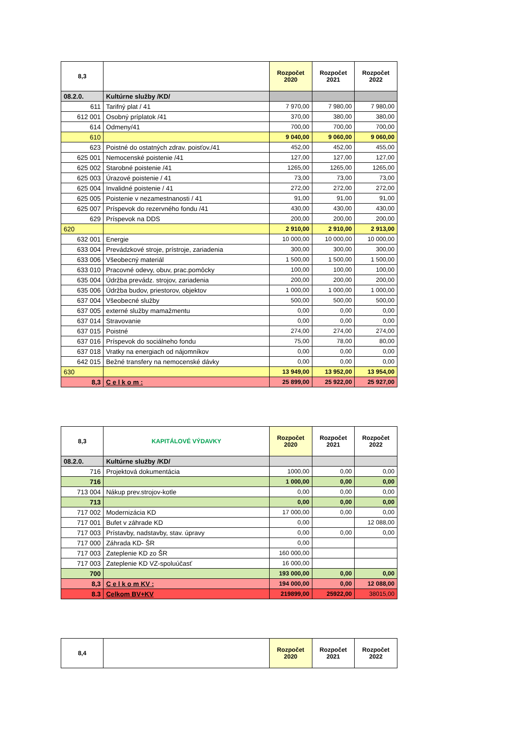| 8,3 | | Rozpočet 2020 | Rozpočet 2021 | Rozpočet 2022 |
| --- | --- | --- | --- | --- |
| 08.2.0. | Kultúrne služby /KD/ | | | |
| 611 | Tarifný plat / 41 | 7 970,00 | 7 980,00 | 7 980,00 |
| 612 001 | Osobný príplatok /41 | 370,00 | 380,00 | 380,00 |
| 614 | Odmeny/41 | 700,00 | 700,00 | 700,00 |
| 610 | | 9 040,00 | 9 060,00 | 9 060,00 |
| 623 | Poistné do ostatných zdrav. poisťov./41 | 452,00 | 452,00 | 455,00 |
| 625 001 | Nemocenské poistenie /41 | 127,00 | 127,00 | 127,00 |
| 625 002 | Starobné poistenie /41 | 1265,00 | 1265,00 | 1265,00 |
| 625 003 | Úrazové poistenie / 41 | 73,00 | 73,00 | 73,00 |
| 625 004 | Invalidné poistenie / 41 | 272,00 | 272,00 | 272,00 |
| 625 005 | Poistenie v nezamestnanosti / 41 | 91,00 | 91,00 | 91,00 |
| 625 007 | Príspevok do rezervného fondu /41 | 430,00 | 430,00 | 430,00 |
| 629 | Príspevok na DDS | 200,00 | 200,00 | 200,00 |
| 620 | | 2 910,00 | 2 910,00 | 2 913,00 |
| 632 001 | Energie | 10 000,00 | 10 000,00 | 10 000,00 |
| 633 004 | Prevádzkové stroje, prístroje, zariadenia | 300,00 | 300,00 | 300,00 |
| 633 006 | Všeobecný materiál | 1 500,00 | 1 500,00 | 1 500,00 |
| 633 010 | Pracovné odevy, obuv, prac.pomôcky | 100,00 | 100,00 | 100,00 |
| 635 004 | Údržba prevádz. strojov, zariadenia | 200,00 | 200,00 | 200,00 |
| 635 006 | Údržba budov, priestorov, objektov | 1 000,00 | 1 000,00 | 1 000,00 |
| 637 004 | Všeobecné služby | 500,00 | 500,00 | 500,00 |
| 637 005 | externé služby mamažmentu | 0,00 | 0,00 | 0,00 |
| 637 014 | Stravovanie | 0,00 | 0,00 | 0,00 |
| 637 015 | Poistné | 274,00 | 274,00 | 274,00 |
| 637 016 | Príspevok do sociálneho fondu | 75,00 | 78,00 | 80,00 |
| 637 018 | Vratky na energiach od nájomníkov | 0,00 | 0,00 | 0,00 |
| 642 015 | Bežné transfery na nemocenské dávky | 0,00 | 0,00 | 0,00 |
| 630 | | 13 949,00 | 13 952,00 | 13 954,00 |
| 8,3 | C e l k o m : | 25 899,00 | 25 922,00 | 25 927,00 |
| 8,3 | KAPITÁLOVÉ VÝDAVKY | Rozpočet 2020 | Rozpočet 2021 | Rozpočet 2022 |
| --- | --- | --- | --- | --- |
| 08.2.0. | Kultúrne služby /KD/ | | | |
| 716 | Projektová dokumentácia | 1000,00 | 0,00 | 0,00 |
| 716 | | 1 000,00 | 0,00 | 0,00 |
| 713 004 | Nákup prev.strojov-kotle | 0,00 | 0,00 | 0,00 |
| 713 | | 0,00 | 0,00 | 0,00 |
| 717 002 | Modernizácia KD | 17 000,00 | 0,00 | 0,00 |
| 717 001 | Bufet v záhrade KD | 0,00 | | 12 088,00 |
| 717 003 | Prístavby, nadstavby, stav. úpravy | 0,00 | 0,00 | 0,00 |
| 717 000 | Záhrada KD- ŠR | 0,00 | | |
| 717 003 | Zateplenie KD zo ŠR | 160 000,00 | | |
| 717 003 | Zateplenie KD VZ-spoluúčasť | 16 000,00 | | |
| 700 | | 193 000,00 | 0,00 | 0,00 |
| 8,3 | C e l k o m KV : | 194 000,00 | 0,00 | 12 088,00 |
| 8.3 | Celkom BV+KV | 219899,00 | 25922,00 | 38015,00 |
| 8,4 | | Rozpočet 2020 | Rozpočet 2021 | Rozpočet 2022 |
| --- | --- | --- | --- | --- |